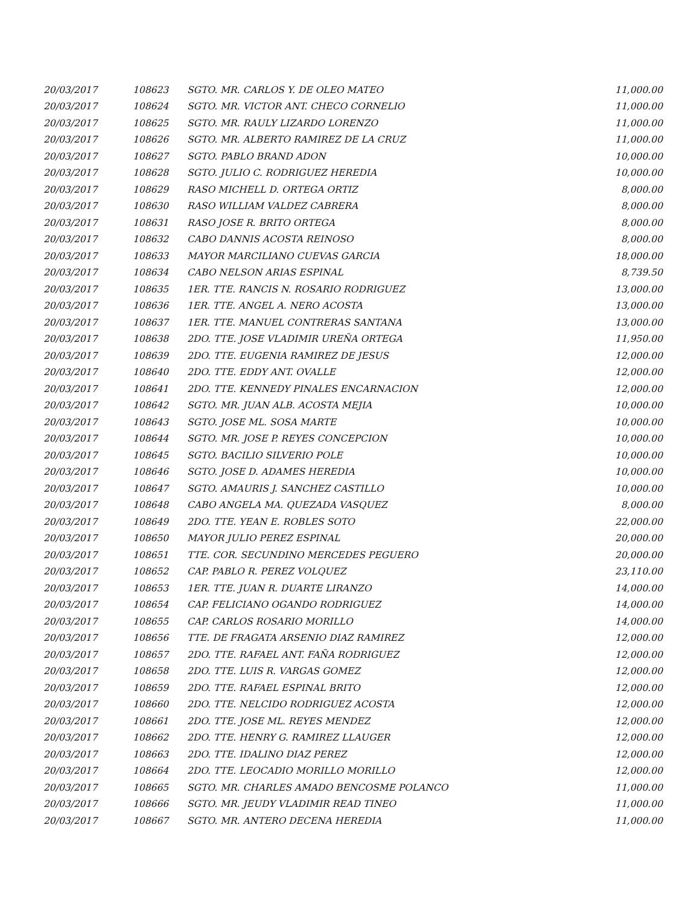| 20/03/2017 | 108623 | SGTO. MR. CARLOS Y. DE OLEO MATEO | 11,000.00 |
| 20/03/2017 | 108624 | SGTO. MR. VICTOR ANT. CHECO CORNELIO | 11,000.00 |
| 20/03/2017 | 108625 | SGTO. MR. RAULY LIZARDO LORENZO | 11,000.00 |
| 20/03/2017 | 108626 | SGTO. MR. ALBERTO RAMIREZ DE LA CRUZ | 11,000.00 |
| 20/03/2017 | 108627 | SGTO. PABLO BRAND ADON | 10,000.00 |
| 20/03/2017 | 108628 | SGTO. JULIO C. RODRIGUEZ HEREDIA | 10,000.00 |
| 20/03/2017 | 108629 | RASO MICHELL D. ORTEGA ORTIZ | 8,000.00 |
| 20/03/2017 | 108630 | RASO WILLIAM VALDEZ CABRERA | 8,000.00 |
| 20/03/2017 | 108631 | RASO JOSE R. BRITO ORTEGA | 8,000.00 |
| 20/03/2017 | 108632 | CABO DANNIS ACOSTA REINOSO | 8,000.00 |
| 20/03/2017 | 108633 | MAYOR MARCILIANO CUEVAS GARCIA | 18,000.00 |
| 20/03/2017 | 108634 | CABO NELSON ARIAS ESPINAL | 8,739.50 |
| 20/03/2017 | 108635 | 1ER. TTE. RANCIS N. ROSARIO RODRIGUEZ | 13,000.00 |
| 20/03/2017 | 108636 | 1ER. TTE. ANGEL A. NERO ACOSTA | 13,000.00 |
| 20/03/2017 | 108637 | 1ER. TTE. MANUEL CONTRERAS SANTANA | 13,000.00 |
| 20/03/2017 | 108638 | 2DO. TTE. JOSE VLADIMIR UREÑA ORTEGA | 11,950.00 |
| 20/03/2017 | 108639 | 2DO. TTE. EUGENIA RAMIREZ DE JESUS | 12,000.00 |
| 20/03/2017 | 108640 | 2DO. TTE. EDDY ANT. OVALLE | 12,000.00 |
| 20/03/2017 | 108641 | 2DO. TTE. KENNEDY PINALES ENCARNACION | 12,000.00 |
| 20/03/2017 | 108642 | SGTO. MR. JUAN ALB. ACOSTA MEJIA | 10,000.00 |
| 20/03/2017 | 108643 | SGTO. JOSE ML. SOSA MARTE | 10,000.00 |
| 20/03/2017 | 108644 | SGTO. MR. JOSE P. REYES CONCEPCION | 10,000.00 |
| 20/03/2017 | 108645 | SGTO. BACILIO SILVERIO POLE | 10,000.00 |
| 20/03/2017 | 108646 | SGTO. JOSE D. ADAMES HEREDIA | 10,000.00 |
| 20/03/2017 | 108647 | SGTO. AMAURIS J. SANCHEZ CASTILLO | 10,000.00 |
| 20/03/2017 | 108648 | CABO ANGELA MA. QUEZADA VASQUEZ | 8,000.00 |
| 20/03/2017 | 108649 | 2DO. TTE. YEAN E. ROBLES SOTO | 22,000.00 |
| 20/03/2017 | 108650 | MAYOR JULIO PEREZ ESPINAL | 20,000.00 |
| 20/03/2017 | 108651 | TTE. COR. SECUNDINO MERCEDES PEGUERO | 20,000.00 |
| 20/03/2017 | 108652 | CAP. PABLO R. PEREZ VOLQUEZ | 23,110.00 |
| 20/03/2017 | 108653 | 1ER. TTE. JUAN R. DUARTE LIRANZO | 14,000.00 |
| 20/03/2017 | 108654 | CAP. FELICIANO OGANDO RODRIGUEZ | 14,000.00 |
| 20/03/2017 | 108655 | CAP. CARLOS ROSARIO MORILLO | 14,000.00 |
| 20/03/2017 | 108656 | TTE. DE FRAGATA ARSENIO DIAZ RAMIREZ | 12,000.00 |
| 20/03/2017 | 108657 | 2DO. TTE. RAFAEL ANT. FAÑA RODRIGUEZ | 12,000.00 |
| 20/03/2017 | 108658 | 2DO. TTE. LUIS R. VARGAS GOMEZ | 12,000.00 |
| 20/03/2017 | 108659 | 2DO. TTE. RAFAEL ESPINAL BRITO | 12,000.00 |
| 20/03/2017 | 108660 | 2DO. TTE. NELCIDO RODRIGUEZ ACOSTA | 12,000.00 |
| 20/03/2017 | 108661 | 2DO. TTE. JOSE ML. REYES MENDEZ | 12,000.00 |
| 20/03/2017 | 108662 | 2DO. TTE. HENRY G. RAMIREZ LLAUGER | 12,000.00 |
| 20/03/2017 | 108663 | 2DO. TTE. IDALINO DIAZ PEREZ | 12,000.00 |
| 20/03/2017 | 108664 | 2DO. TTE. LEOCADIO MORILLO MORILLO | 12,000.00 |
| 20/03/2017 | 108665 | SGTO. MR. CHARLES AMADO BENCOSME POLANCO | 11,000.00 |
| 20/03/2017 | 108666 | SGTO. MR. JEUDY VLADIMIR READ TINEO | 11,000.00 |
| 20/03/2017 | 108667 | SGTO. MR. ANTERO DECENA HEREDIA | 11,000.00 |